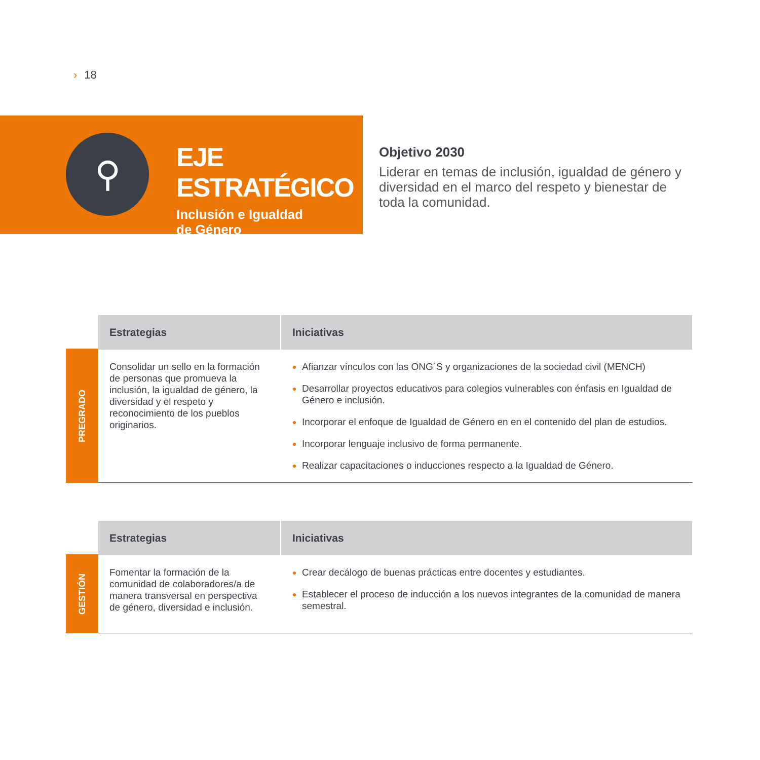› 18
⚲
EJE ESTRATÉGICO
Inclusión e Igualdad
de Género
Objetivo 2030
Liderar en temas de inclusión, igualdad de género y diversidad en el marco del respeto y bienestar de toda la comunidad.
PREGRADO
| Estrategias | Iniciativas |
| --- | --- |
| Consolidar un sello en la formación de personas que promueva la inclusión, la igualdad de género, la diversidad y el respeto y reconocimiento de los pueblos originarios. | Afianzar vínculos con las ONG´S y organizaciones de la sociedad civil (MENCH) Desarrollar proyectos educativos para colegios vulnerables con énfasis en Igualdad de Género e inclusión. Incorporar el enfoque de Igualdad de Género en en el contenido del plan de estudios. Incorporar lenguaje inclusivo de forma permanente. Realizar capacitaciones o inducciones respecto a la Igualdad de Género. |
GESTIÓN
| Estrategias | Iniciativas |
| --- | --- |
| Fomentar la formación de la comunidad de colaboradores/a de manera transversal en perspectiva de género, diversidad e inclusión. | Crear decálogo de buenas prácticas entre docentes y estudiantes. Establecer el proceso de inducción a los nuevos integrantes de la comunidad de manera semestral. |